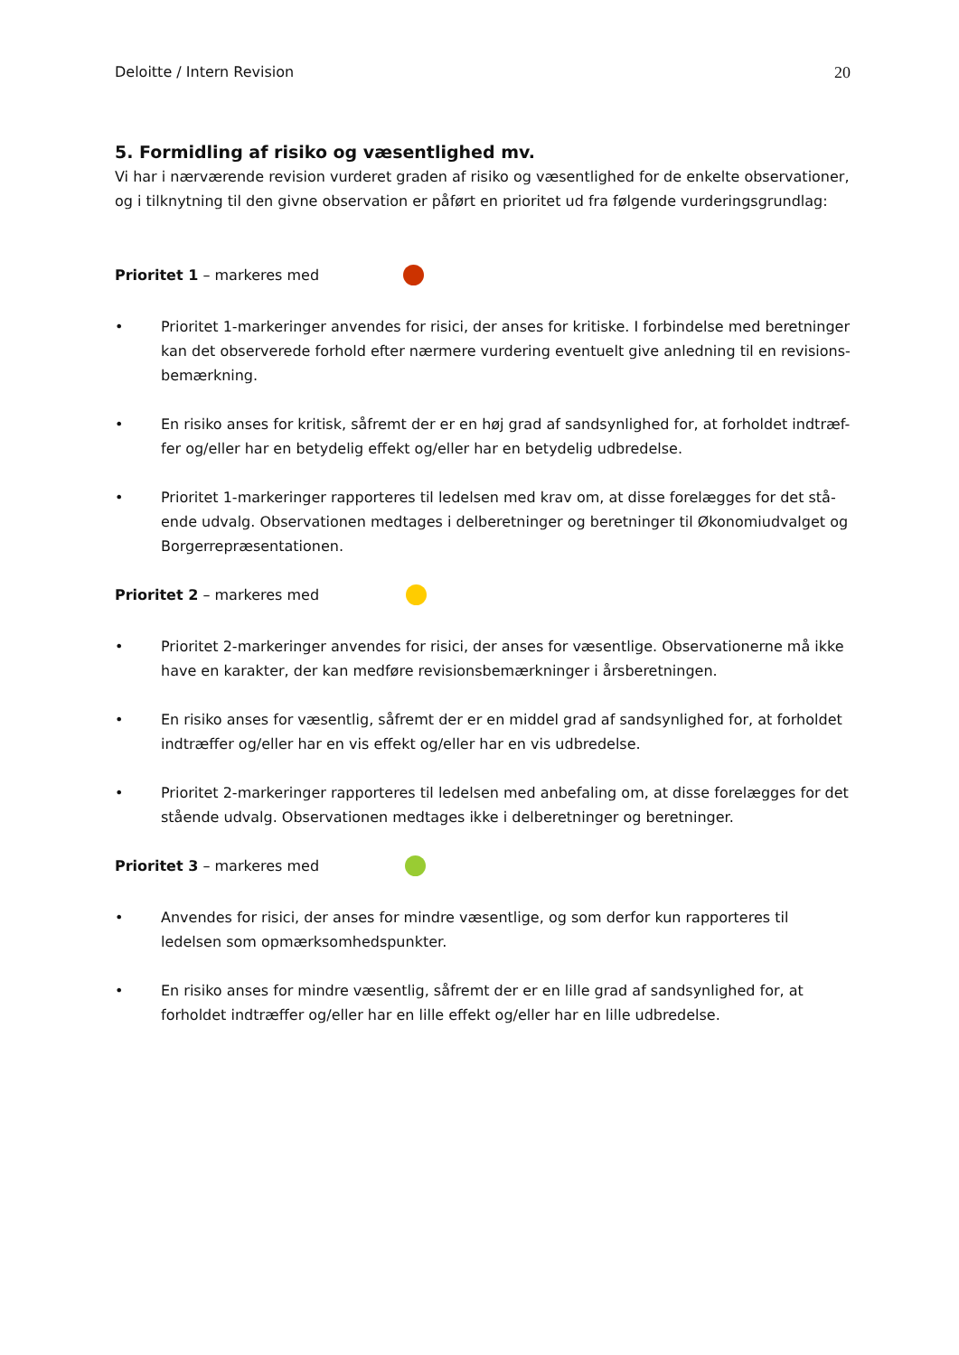Deloitte / Intern Revision 20
5. Formidling af risiko og væsentlighed mv.
Vi har i nærværende revision vurderet graden af risiko og væsentlighed for de enkelte observationer, og i tilknytning til den givne observation er påført en prioritet ud fra følgende vurderingsgrundlag:
Prioritet 1 – markeres med
• Prioritet 1-markeringer anvendes for risici, der anses for kritiske. I forbindelse med beretninger kan det observerede forhold efter nærmere vurdering eventuelt give anledning til en revisions-bemærkning.
• En risiko anses for kritisk, såfremt der er en høj grad af sandsynlighed for, at forholdet indtræf-fer og/eller har en betydelig effekt og/eller har en betydelig udbredelse.
• Prioritet 1-markeringer rapporteres til ledelsen med krav om, at disse forelægges for det stå-ende udvalg. Observationen medtages i delberetninger og beretninger til Økonomiudvalget og Borgerrepræsentationen.
Prioritet 2 – markeres med
• Prioritet 2-markeringer anvendes for risici, der anses for væsentlige. Observationerne må ikke have en karakter, der kan medføre revisionsbemærkninger i årsberetningen.
• En risiko anses for væsentlig, såfremt der er en middel grad af sandsynlighed for, at forholdet indtræffer og/eller har en vis effekt og/eller har en vis udbredelse.
• Prioritet 2-markeringer rapporteres til ledelsen med anbefaling om, at disse forelægges for det stående udvalg. Observationen medtages ikke i delberetninger og beretninger.
Prioritet 3 – markeres med
• Anvendes for risici, der anses for mindre væsentlige, og som derfor kun rapporteres til ledelsen som opmærksomhedspunkter.
• En risiko anses for mindre væsentlig, såfremt der er en lille grad af sandsynlighed for, at forholdet indtræffer og/eller har en lille effekt og/eller har en lille udbredelse.